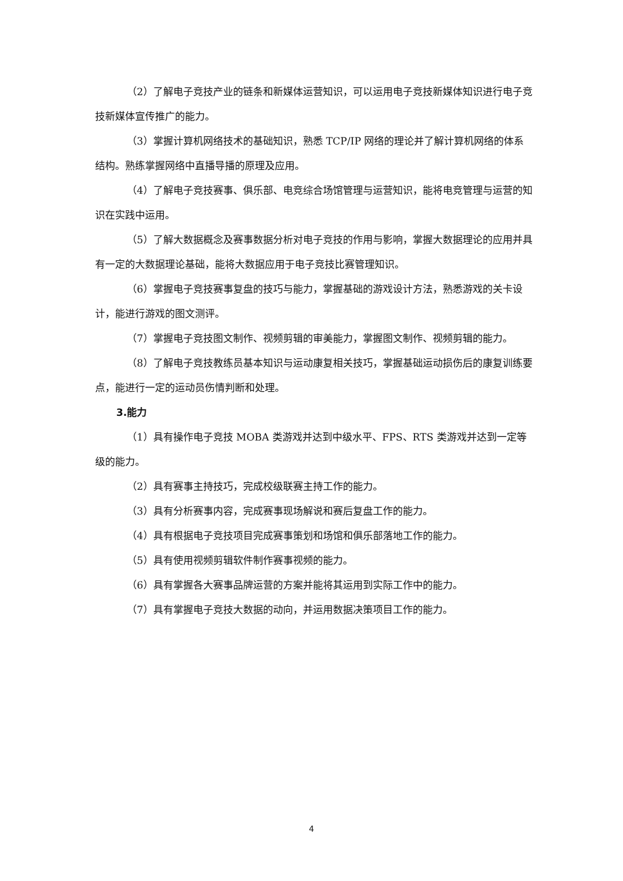（2）了解电子竞技产业的链条和新媒体运营知识，可以运用电子竞技新媒体知识进行电子竞技新媒体宣传推广的能力。
（3）掌握计算机网络技术的基础知识，熟悉 TCP/IP 网络的理论并了解计算机网络的体系结构。熟练掌握网络中直播导播的原理及应用。
（4）了解电子竞技赛事、俱乐部、电竞综合场馆管理与运营知识，能将电竞管理与运营的知识在实践中运用。
（5）了解大数据概念及赛事数据分析对电子竞技的作用与影响，掌握大数据理论的应用并具有一定的大数据理论基础，能将大数据应用于电子竞技比赛管理知识。
（6）掌握电子竞技赛事复盘的技巧与能力，掌握基础的游戏设计方法，熟悉游戏的关卡设计，能进行游戏的图文测评。
（7）掌握电子竞技图文制作、视频剪辑的审美能力，掌握图文制作、视频剪辑的能力。
（8）了解电子竞技教练员基本知识与运动康复相关技巧，掌握基础运动损伤后的康复训练要点，能进行一定的运动员伤情判断和处理。
3.能力
（1）具有操作电子竞技 MOBA 类游戏并达到中级水平、FPS、RTS 类游戏并达到一定等级的能力。
（2）具有赛事主持技巧，完成校级联赛主持工作的能力。
（3）具有分析赛事内容，完成赛事现场解说和赛后复盘工作的能力。
（4）具有根据电子竞技项目完成赛事策划和场馆和俱乐部落地工作的能力。
（5）具有使用视频剪辑软件制作赛事视频的能力。
（6）具有掌握各大赛事品牌运营的方案并能将其运用到实际工作中的能力。
（7）具有掌握电子竞技大数据的动向，并运用数据决策项目工作的能力。
4